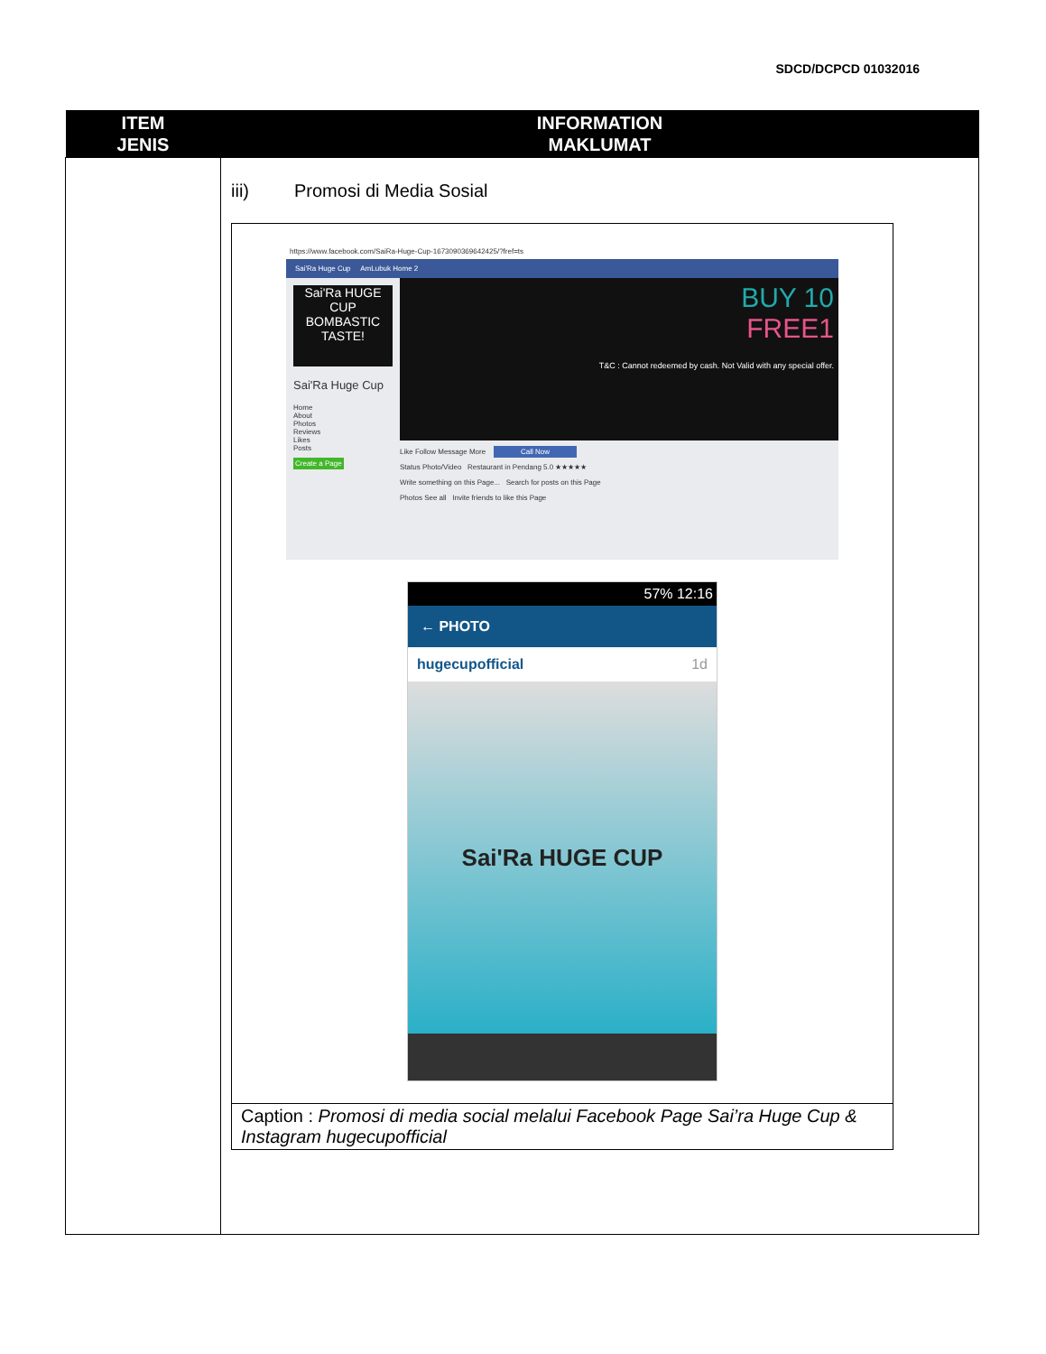SDCD/DCPCD 01032016
| ITEM JENIS | INFORMATION MAKLUMAT |
| --- | --- |
| | iii) Promosi di Media Sosial https://www.facebook.com/SaiRa-Huge-Cup-1673090369642425/?fref=ts Sai'Ra Huge Cup AmLubuk Home 2 Sai'Ra HUGE CUP BOMBASTIC TASTE! Sai'Ra Huge Cup Home About Photos Reviews Likes Posts Create a Page BUY 10 FREE1 T&C : Cannot redeemed by cash. Not Valid with any special offer. Like Follow Message More Call Now Status Photo/Video Restaurant in Pendang 5.0 ★★★★★ Write something on this Page... Search for posts on this Page Photos See all Invite friends to like this Page 57% 12:16 ← PHOTO hugecupofficial 1d Sai'Ra HUGE CUP Caption : Promosi di media social melalui Facebook Page Sai’ra Huge Cup & Instagram hugecupofficial |